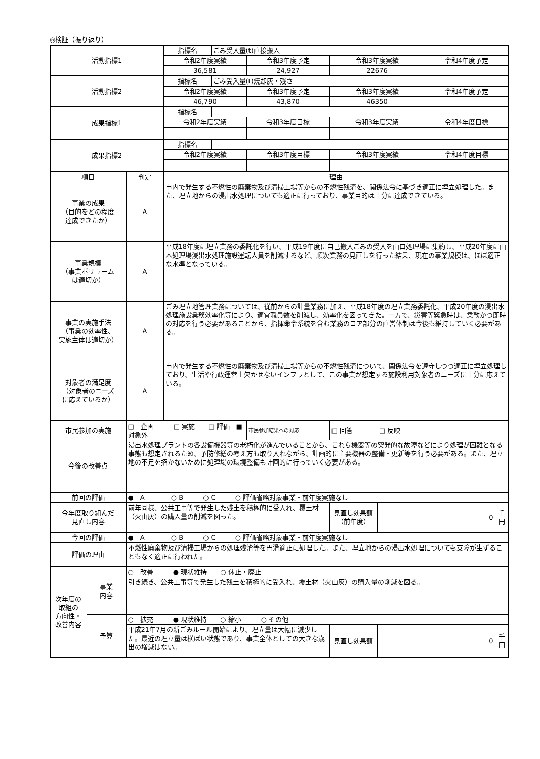◎検証（振り返り）
| 活動指標1 | | | 指標名 | ごみ受入量(t)直接搬入 | | | | | |
| | | | 令和2年度実績 | | 令和3年度予定 | 令和3年度実績 | | 令和4年度予定 | |
| | | | 36,581 | | 24,927 | 22676 | | | |
| 活動指標2 | | | 指標名 | ごみ受入量(t)焼却灰・残さ | | | | | |
| | | | 令和2年度実績 | | 令和3年度予定 | 令和3年度実績 | | 令和4年度予定 | |
| | | | 46,790 | | 43,870 | 46350 | | | |
| 成果指標1 | | | 指標名 | | | | | | |
| | | | 令和2年度実績 | | 令和3年度目標 | 令和3年度実績 | | 令和4年度目標 | |
| 成果指標2 | | | 指標名 | | | | | | |
| | | | 令和2年度実績 | | 令和3年度目標 | 令和3年度実績 | | 令和4年度目標 | |
| 項目 | | 判定 | 理由 | | | | | | |
| 事業の成果 （目的をどの程度 達成できたか） | | A | 市内で発生する不燃性の廃棄物及び清掃工場等からの不燃性残渣を、関係法令に基づき適正に埋立処理した。また、埋立地からの浸出水処理についても適正に行っており、事業目的は十分に達成できている。 | | | | | | |
| 事業規模 （事業ボリューム は適切か） | | A | 平成18年度に埋立業務の委託化を行い、平成19年度に自己搬入ごみの受入を山口処理場に集約し、平成20年度に山本処理場浸出水処理施設運転人員を削減するなど、順次業務の見直しを行った結果、現在の事業規模は、ほぼ適正な水準となっている。 | | | | | | |
| 事業の実施手法 （事業の効率性、 実施主体は適切か） | | A | ごみ埋立地管理業務については、従前からの計量業務に加え、平成18年度の埋立業務委託化、平成20年度の浸出水処理施設業務効率化等により、適宜職員数を削減し、効率化を図ってきた。一方で、災害等緊急時は、柔軟かつ即時の対応を行う必要があることから、指揮命令系統を含む業務のコア部分の直営体制は今後も維持していく必要がある。 | | | | | | |
| 対象者の満足度 （対象者のニーズ に応えているか） | | A | 市内で発生する不燃性の廃棄物及び清掃工場等からの不燃性残渣について、関係法令を遵守しつつ適正に埋立処理しており、生活や行政運営上欠かせないインフラとして、この事業が想定する施設利用対象者のニーズに十分に応えている。 | | | | | | |
| 市民参加の実施 | | □ 企画 □ 実施 □ 評価 ■ 対象外 | | | 市民参加結果への対応 | □ 回答 □ 反映 | | | |
| 今後の改善点 | | 浸出水処理プラントの各設備機器等の老朽化が進んでいることから、これら機器等の突発的な故障などにより処理が困難となる事態も想定されるため、予防修繕の考え方も取り入れながら、計画的に主要機器の整備・更新等を行う必要がある。また、埋立地の不足を招かないために処理場の環境整備も計画的に行っていく必要がある。 | | | | | | | |
| 前回の評価 | | ● A ○ B ○ C ○ 評価省略対象事業・前年度実施なし | | | | | | | |
| 今年度取り組んだ 見直し内容 | | 前年同様、公共工事等で発生した残土を積極的に受入れ、覆土材（火山灰）の購入量の削減を図った。 | | | | 見直し効果額 （前年度） | 0 | | 千 円 |
| 今回の評価 | | ● A ○ B ○ C ○ 評価省略対象事業・前年度実施なし | | | | | | | |
| 評価の理由 | | 不燃性廃棄物及び清掃工場からの処理残渣等を円滑適正に処理した。また、埋立地からの浸出水処理についても支障が生ずることもなく適正に行われた。 | | | | | | | |
| 次年度の 取組の 方向性・ 改善内容 | 事業 内容 | ○ 改善 ● 現状維持 ○ 休止・廃止 | | | | | | | |
| | | 引き続き、公共工事等で発生した残土を積極的に受入れ、覆土材（火山灰）の購入量の削減を図る。 | | | | | | | |
| | 予算 | ○ 拡充 ● 現状維持 ○ 縮小 ○ その他 | | | | | | | |
| | | 平成21年7月の新ごみルール開始により、埋立量は大幅に減少した。最近の埋立量は横ばい状態であり、事業全体としての大きな歳出の増減はない。 | | | | 見直し効果額 | 0 | | 千 円 |